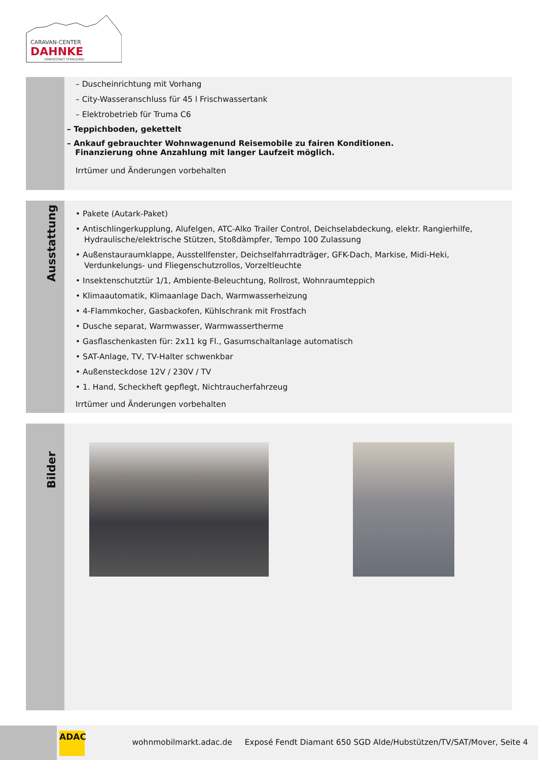CARAVAN-CENTER
DAHNKE
HANSESTADT STRALSUND
– Duscheinrichtung mit Vorhang
– City-Wasseranschluss für 45 l Frischwassertank
– Elektrobetrieb für Truma C6
– Teppichboden, gekettelt
– Ankauf gebrauchter Wohnwagenund Reisemobile zu fairen Konditionen.
Finanzierung ohne Anzahlung mit langer Laufzeit möglich.
Irrtümer und Änderungen vorbehalten
Ausstattung
• Pakete (Autark-Paket)
• Antischlingerkupplung, Alufelgen, ATC-Alko Trailer Control, Deichselabdeckung, elektr. Rangierhilfe, Hydraulische/elektrische Stützen, Stoßdämpfer, Tempo 100 Zulassung
• Außenstauraumklappe, Ausstellfenster, Deichselfahrradträger, GFK-Dach, Markise, Midi-Heki, Verdunkelungs- und Fliegenschutzrollos, Vorzeltleuchte
• Insektenschutztür 1/1, Ambiente-Beleuchtung, Rollrost, Wohnraumteppich
• Klimaautomatik, Klimaanlage Dach, Warmwasserheizung
• 4-Flammkocher, Gasbackofen, Kühlschrank mit Frostfach
• Dusche separat, Warmwasser, Warmwassertherme
• Gasflaschenkasten für: 2x11 kg Fl., Gasumschaltanlage automatisch
• SAT-Anlage, TV, TV-Halter schwenkbar
• Außensteckdose 12V / 230V / TV
• 1. Hand, Scheckheft gepflegt, Nichtraucherfahrzeug
Irrtümer und Änderungen vorbehalten
Bilder
ADAC
wohnmobilmarkt.adac.de Exposé Fendt Diamant 650 SGD Alde/Hubstützen/TV/SAT/Mover, Seite 4